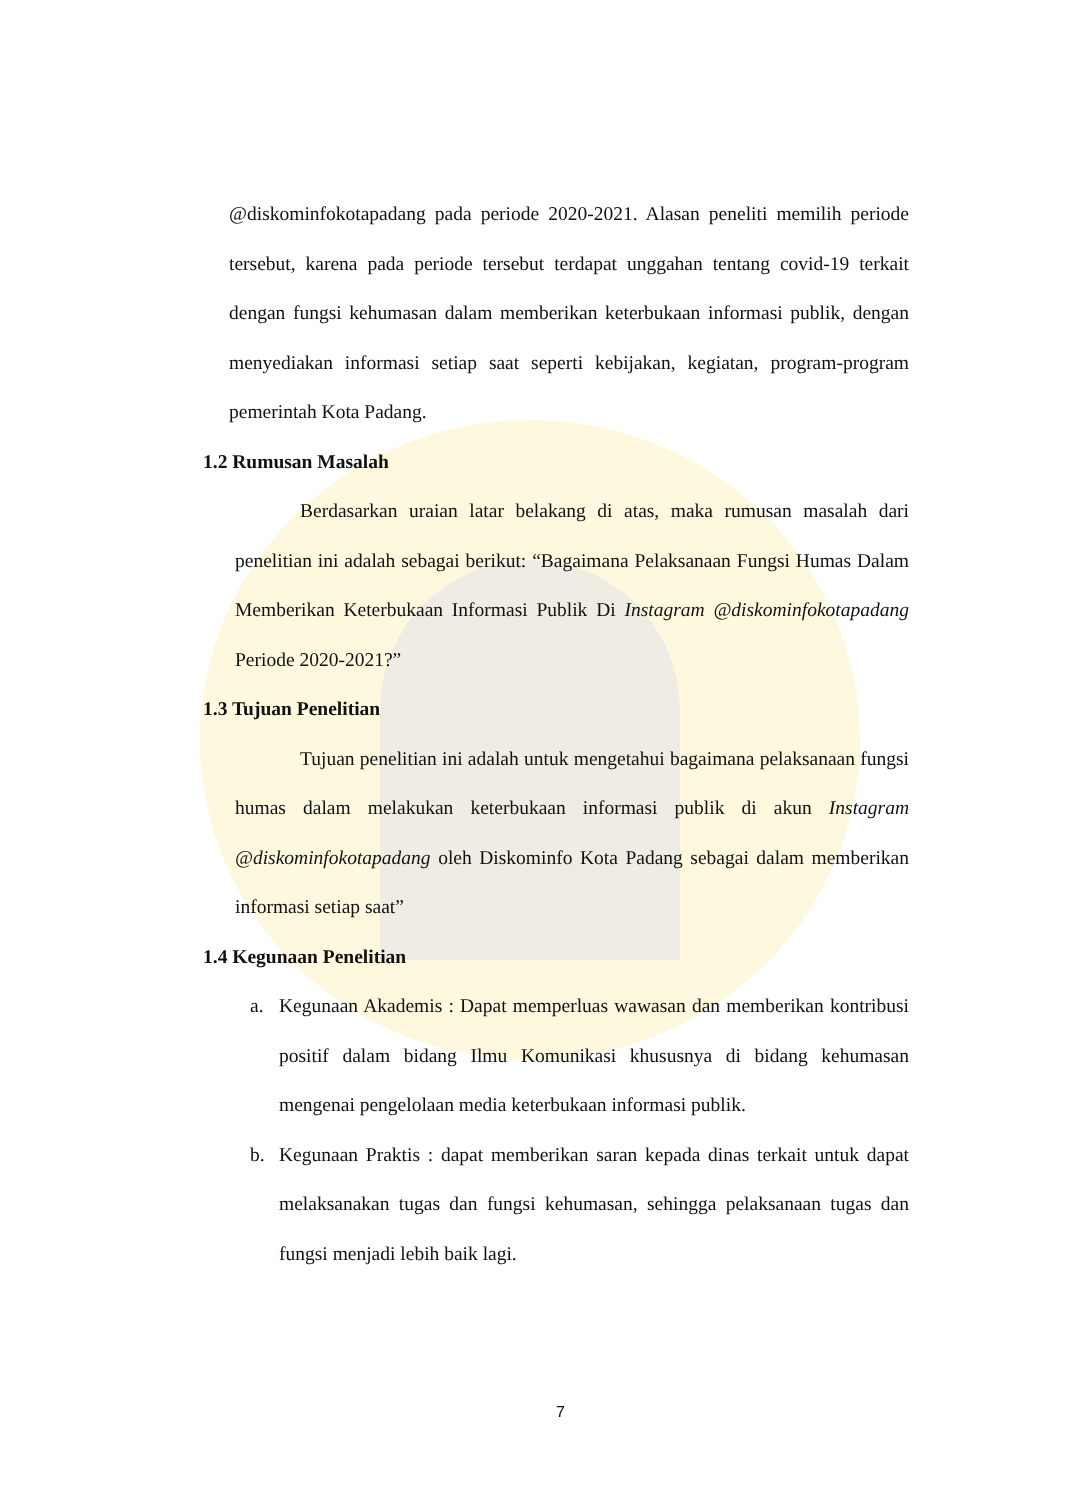@diskominfokotapadang pada periode 2020-2021. Alasan peneliti memilih periode tersebut, karena pada periode tersebut terdapat unggahan tentang covid-19 terkait dengan fungsi kehumasan dalam memberikan keterbukaan informasi publik, dengan menyediakan informasi setiap saat seperti kebijakan, kegiatan, program-program pemerintah Kota Padang.
1.2 Rumusan Masalah
Berdasarkan uraian latar belakang di atas, maka rumusan masalah dari penelitian ini adalah sebagai berikut: “Bagaimana Pelaksanaan Fungsi Humas Dalam Memberikan Keterbukaan Informasi Publik Di Instagram @diskominfokotapadang Periode 2020-2021?”
1.3 Tujuan Penelitian
Tujuan penelitian ini adalah untuk mengetahui bagaimana pelaksanaan fungsi humas dalam melakukan keterbukaan informasi publik di akun Instagram @diskominfokotapadang oleh Diskominfo Kota Padang sebagai dalam memberikan informasi setiap saat”
1.4 Kegunaan Penelitian
a. Kegunaan Akademis : Dapat memperluas wawasan dan memberikan kontribusi positif dalam bidang Ilmu Komunikasi khususnya di bidang kehumasan mengenai pengelolaan media keterbukaan informasi publik.
b. Kegunaan Praktis : dapat memberikan saran kepada dinas terkait untuk dapat melaksanakan tugas dan fungsi kehumasan, sehingga pelaksanaan tugas dan fungsi menjadi lebih baik lagi.
7